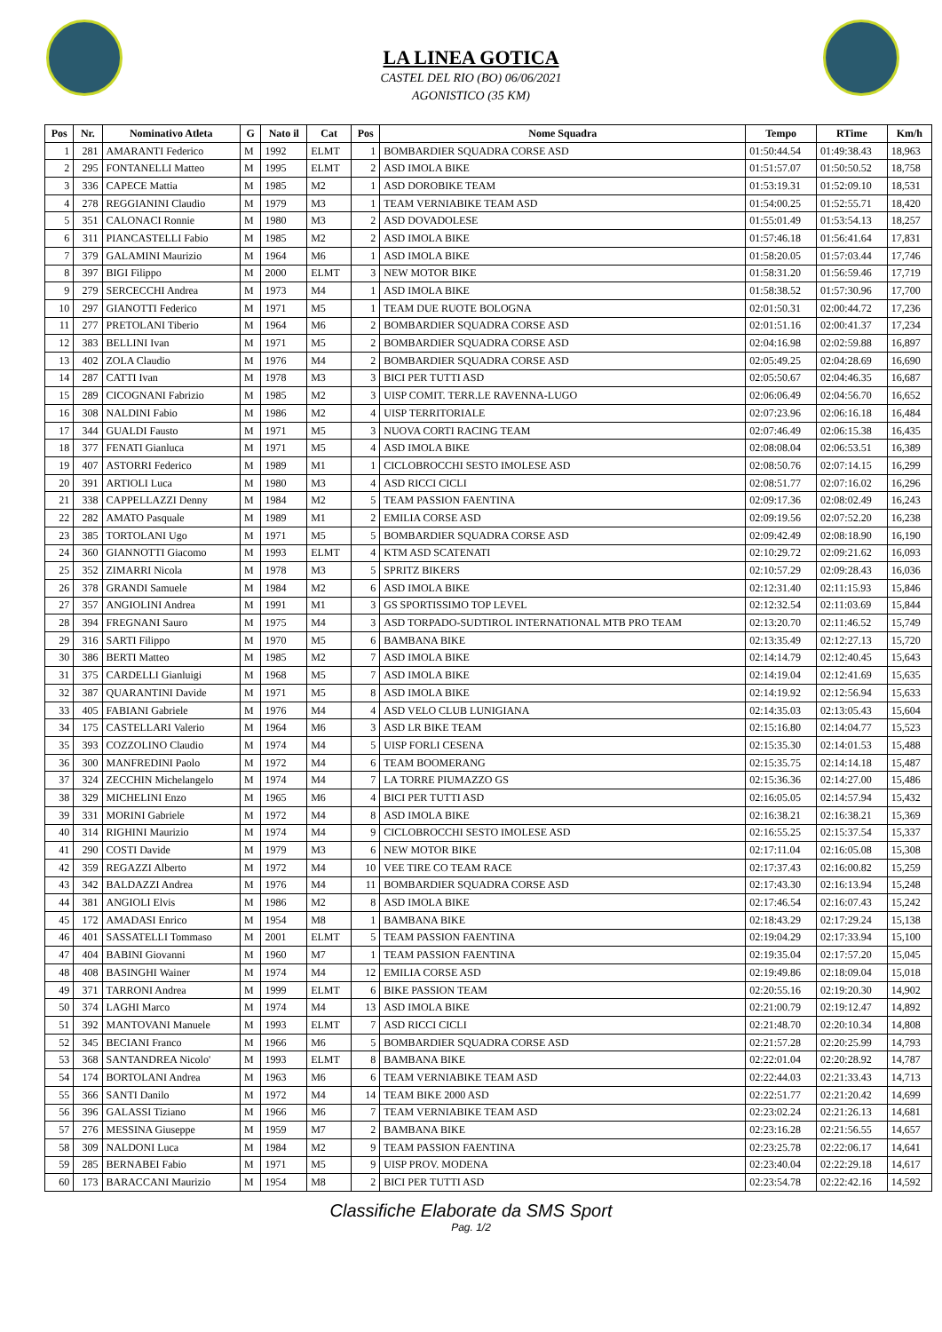LA LINEA GOTICA
CASTEL DEL RIO (BO) 06/06/2021
AGONISTICO (35 KM)
| Pos | Nr. | Nominativo Atleta | G | Nato il | Cat | Pos | Nome Squadra | Tempo | RTime | Km/h |
| --- | --- | --- | --- | --- | --- | --- | --- | --- | --- | --- |
| 1 | 281 | AMARANTI Federico | M | 1992 | ELMT | 1 | BOMBARDIER SQUADRA CORSE ASD | 01:50:44.54 | 01:49:38.43 | 18,963 |
| 2 | 295 | FONTANELLI Matteo | M | 1995 | ELMT | 2 | ASD IMOLA BIKE | 01:51:57.07 | 01:50:50.52 | 18,758 |
| 3 | 336 | CAPECE Mattia | M | 1985 | M2 | 1 | ASD DOROBIKE TEAM | 01:53:19.31 | 01:52:09.10 | 18,531 |
| 4 | 278 | REGGIANINI Claudio | M | 1979 | M3 | 1 | TEAM VERNIABIKE TEAM ASD | 01:54:00.25 | 01:52:55.71 | 18,420 |
| 5 | 351 | CALONACI Ronnie | M | 1980 | M3 | 2 | ASD DOVADOLESE | 01:55:01.49 | 01:53:54.13 | 18,257 |
| 6 | 311 | PIANCASTELLI Fabio | M | 1985 | M2 | 2 | ASD IMOLA BIKE | 01:57:46.18 | 01:56:41.64 | 17,831 |
| 7 | 379 | GALAMINI Maurizio | M | 1964 | M6 | 1 | ASD IMOLA BIKE | 01:58:20.05 | 01:57:03.44 | 17,746 |
| 8 | 397 | BIGI Filippo | M | 2000 | ELMT | 3 | NEW MOTOR BIKE | 01:58:31.20 | 01:56:59.46 | 17,719 |
| 9 | 279 | SERCECCHI Andrea | M | 1973 | M4 | 1 | ASD IMOLA BIKE | 01:58:38.52 | 01:57:30.96 | 17,700 |
| 10 | 297 | GIANOTTI Federico | M | 1971 | M5 | 1 | TEAM DUE RUOTE BOLOGNA | 02:01:50.31 | 02:00:44.72 | 17,236 |
| 11 | 277 | PRETOLANI Tiberio | M | 1964 | M6 | 2 | BOMBARDIER SQUADRA CORSE ASD | 02:01:51.16 | 02:00:41.37 | 17,234 |
| 12 | 383 | BELLINI Ivan | M | 1971 | M5 | 2 | BOMBARDIER SQUADRA CORSE ASD | 02:04:16.98 | 02:02:59.88 | 16,897 |
| 13 | 402 | ZOLA Claudio | M | 1976 | M4 | 2 | BOMBARDIER SQUADRA CORSE ASD | 02:05:49.25 | 02:04:28.69 | 16,690 |
| 14 | 287 | CATTI Ivan | M | 1978 | M3 | 3 | BICI PER TUTTI ASD | 02:05:50.67 | 02:04:46.35 | 16,687 |
| 15 | 289 | CICOGNANI Fabrizio | M | 1985 | M2 | 3 | UISP COMIT. TERR.LE RAVENNA-LUGO | 02:06:06.49 | 02:04:56.70 | 16,652 |
| 16 | 308 | NALDINI Fabio | M | 1986 | M2 | 4 | UISP TERRITORIALE | 02:07:23.96 | 02:06:16.18 | 16,484 |
| 17 | 344 | GUALDI Fausto | M | 1971 | M5 | 3 | NUOVA CORTI RACING TEAM | 02:07:46.49 | 02:06:15.38 | 16,435 |
| 18 | 377 | FENATI Gianluca | M | 1971 | M5 | 4 | ASD IMOLA BIKE | 02:08:08.04 | 02:06:53.51 | 16,389 |
| 19 | 407 | ASTORRI Federico | M | 1989 | M1 | 1 | CICLOBROCCHI SESTO IMOLESE ASD | 02:08:50.76 | 02:07:14.15 | 16,299 |
| 20 | 391 | ARTIOLI Luca | M | 1980 | M3 | 4 | ASD RICCI CICLI | 02:08:51.77 | 02:07:16.02 | 16,296 |
| 21 | 338 | CAPPELLAZZI Denny | M | 1984 | M2 | 5 | TEAM PASSION FAENTINA | 02:09:17.36 | 02:08:02.49 | 16,243 |
| 22 | 282 | AMATO Pasquale | M | 1989 | M1 | 2 | EMILIA CORSE ASD | 02:09:19.56 | 02:07:52.20 | 16,238 |
| 23 | 385 | TORTOLANI Ugo | M | 1971 | M5 | 5 | BOMBARDIER SQUADRA CORSE ASD | 02:09:42.49 | 02:08:18.90 | 16,190 |
| 24 | 360 | GIANNOTTI Giacomo | M | 1993 | ELMT | 4 | KTM ASD SCATENATI | 02:10:29.72 | 02:09:21.62 | 16,093 |
| 25 | 352 | ZIMARRI Nicola | M | 1978 | M3 | 5 | SPRITZ BIKERS | 02:10:57.29 | 02:09:28.43 | 16,036 |
| 26 | 378 | GRANDI Samuele | M | 1984 | M2 | 6 | ASD IMOLA BIKE | 02:12:31.40 | 02:11:15.93 | 15,846 |
| 27 | 357 | ANGIOLINI Andrea | M | 1991 | M1 | 3 | GS SPORTISSIMO TOP LEVEL | 02:12:32.54 | 02:11:03.69 | 15,844 |
| 28 | 394 | FREGNANI Sauro | M | 1975 | M4 | 3 | ASD TORPADO-SUDTIROL INTERNATIONAL MTB PRO TEAM | 02:13:20.70 | 02:11:46.52 | 15,749 |
| 29 | 316 | SARTI Filippo | M | 1970 | M5 | 6 | BAMBANA BIKE | 02:13:35.49 | 02:12:27.13 | 15,720 |
| 30 | 386 | BERTI Matteo | M | 1985 | M2 | 7 | ASD IMOLA BIKE | 02:14:14.79 | 02:12:40.45 | 15,643 |
| 31 | 375 | CARDELLI Gianluigi | M | 1968 | M5 | 7 | ASD IMOLA BIKE | 02:14:19.04 | 02:12:41.69 | 15,635 |
| 32 | 387 | QUARANTINI Davide | M | 1971 | M5 | 8 | ASD IMOLA BIKE | 02:14:19.92 | 02:12:56.94 | 15,633 |
| 33 | 405 | FABIANI Gabriele | M | 1976 | M4 | 4 | ASD VELO CLUB LUNIGIANA | 02:14:35.03 | 02:13:05.43 | 15,604 |
| 34 | 175 | CASTELLARI Valerio | M | 1964 | M6 | 3 | ASD LR BIKE TEAM | 02:15:16.80 | 02:14:04.77 | 15,523 |
| 35 | 393 | COZZOLINO Claudio | M | 1974 | M4 | 5 | UISP FORLI CESENA | 02:15:35.30 | 02:14:01.53 | 15,488 |
| 36 | 300 | MANFREDINI Paolo | M | 1972 | M4 | 6 | TEAM BOOMERANG | 02:15:35.75 | 02:14:14.18 | 15,487 |
| 37 | 324 | ZECCHIN Michelangelo | M | 1974 | M4 | 7 | LA TORRE PIUMAZZO GS | 02:15:36.36 | 02:14:27.00 | 15,486 |
| 38 | 329 | MICHELINI Enzo | M | 1965 | M6 | 4 | BICI PER TUTTI ASD | 02:16:05.05 | 02:14:57.94 | 15,432 |
| 39 | 331 | MORINI Gabriele | M | 1972 | M4 | 8 | ASD IMOLA BIKE | 02:16:38.21 | 02:16:38.21 | 15,369 |
| 40 | 314 | RIGHINI Maurizio | M | 1974 | M4 | 9 | CICLOBROCCHI SESTO IMOLESE ASD | 02:16:55.25 | 02:15:37.54 | 15,337 |
| 41 | 290 | COSTI Davide | M | 1979 | M3 | 6 | NEW MOTOR BIKE | 02:17:11.04 | 02:16:05.08 | 15,308 |
| 42 | 359 | REGAZZI Alberto | M | 1972 | M4 | 10 | VEE TIRE CO TEAM RACE | 02:17:37.43 | 02:16:00.82 | 15,259 |
| 43 | 342 | BALDAZZI Andrea | M | 1976 | M4 | 11 | BOMBARDIER SQUADRA CORSE ASD | 02:17:43.30 | 02:16:13.94 | 15,248 |
| 44 | 381 | ANGIOLI Elvis | M | 1986 | M2 | 8 | ASD IMOLA BIKE | 02:17:46.54 | 02:16:07.43 | 15,242 |
| 45 | 172 | AMADASI Enrico | M | 1954 | M8 | 1 | BAMBANA BIKE | 02:18:43.29 | 02:17:29.24 | 15,138 |
| 46 | 401 | SASSATELLI Tommaso | M | 2001 | ELMT | 5 | TEAM PASSION FAENTINA | 02:19:04.29 | 02:17:33.94 | 15,100 |
| 47 | 404 | BABINI Giovanni | M | 1960 | M7 | 1 | TEAM PASSION FAENTINA | 02:19:35.04 | 02:17:57.20 | 15,045 |
| 48 | 408 | BASINGHI Wainer | M | 1974 | M4 | 12 | EMILIA CORSE ASD | 02:19:49.86 | 02:18:09.04 | 15,018 |
| 49 | 371 | TARRONI Andrea | M | 1999 | ELMT | 6 | BIKE PASSION TEAM | 02:20:55.16 | 02:19:20.30 | 14,902 |
| 50 | 374 | LAGHI Marco | M | 1974 | M4 | 13 | ASD IMOLA BIKE | 02:21:00.79 | 02:19:12.47 | 14,892 |
| 51 | 392 | MANTOVANI Manuele | M | 1993 | ELMT | 7 | ASD RICCI CICLI | 02:21:48.70 | 02:20:10.34 | 14,808 |
| 52 | 345 | BECIANI Franco | M | 1966 | M6 | 5 | BOMBARDIER SQUADRA CORSE ASD | 02:21:57.28 | 02:20:25.99 | 14,793 |
| 53 | 368 | SANTANDREA Nicolo' | M | 1993 | ELMT | 8 | BAMBANA BIKE | 02:22:01.04 | 02:20:28.92 | 14,787 |
| 54 | 174 | BORTOLANI Andrea | M | 1963 | M6 | 6 | TEAM VERNIABIKE TEAM ASD | 02:22:44.03 | 02:21:33.43 | 14,713 |
| 55 | 366 | SANTI Danilo | M | 1972 | M4 | 14 | TEAM BIKE 2000 ASD | 02:22:51.77 | 02:21:20.42 | 14,699 |
| 56 | 396 | GALASSI Tiziano | M | 1966 | M6 | 7 | TEAM VERNIABIKE TEAM ASD | 02:23:02.24 | 02:21:26.13 | 14,681 |
| 57 | 276 | MESSINA Giuseppe | M | 1959 | M7 | 2 | BAMBANA BIKE | 02:23:16.28 | 02:21:56.55 | 14,657 |
| 58 | 309 | NALDONI Luca | M | 1984 | M2 | 9 | TEAM PASSION FAENTINA | 02:23:25.78 | 02:22:06.17 | 14,641 |
| 59 | 285 | BERNABEI Fabio | M | 1971 | M5 | 9 | UISP PROV. MODENA | 02:23:40.04 | 02:22:29.18 | 14,617 |
| 60 | 173 | BARACCANI Maurizio | M | 1954 | M8 | 2 | BICI PER TUTTI ASD | 02:23:54.78 | 02:22:42.16 | 14,592 |
Classifiche Elaborate da SMS Sport
Pag. 1/2